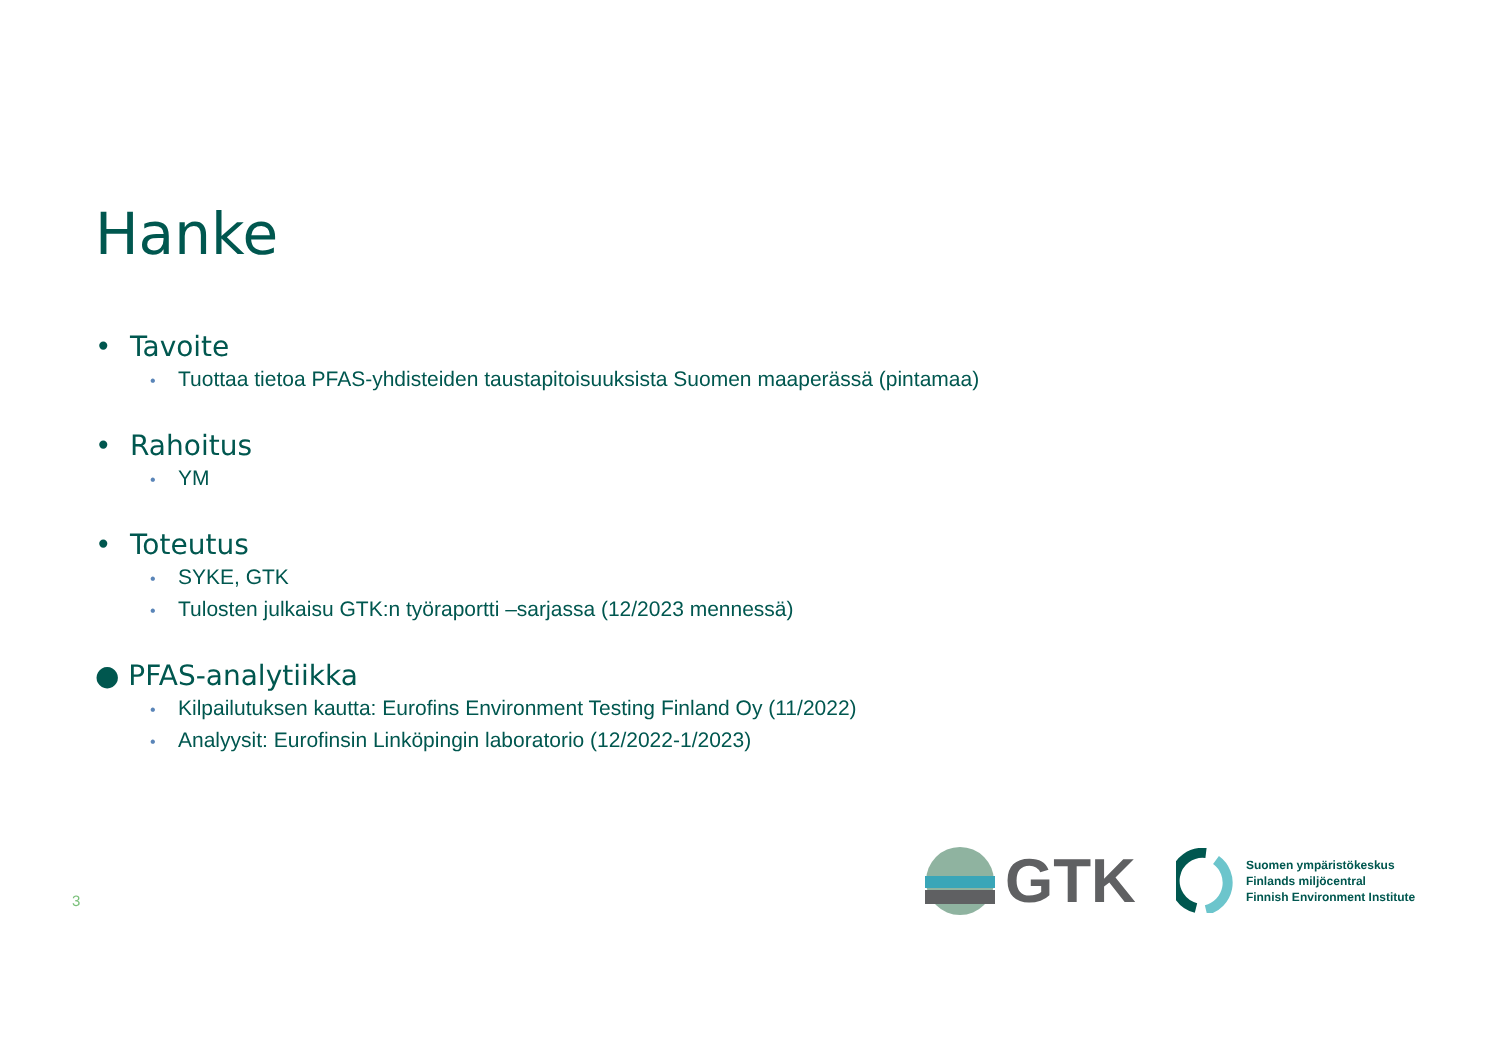Hanke
• Tavoite
• Tuottaa tietoa PFAS-yhdisteiden taustapitoisuuksista Suomen maaperässä (pintamaa)
• Rahoitus
• YM
• Toteutus
• SYKE, GTK
• Tulosten julkaisu GTK:n työraportti –sarjassa (12/2023 mennessä)
● PFAS-analytiikka
• Kilpailutuksen kautta: Eurofins Environment Testing Finland Oy (11/2022)
• Analyysit: Eurofinsin Linköpingin laboratorio (12/2022-1/2023)
3
GTK
Suomen ympäristökeskus
Finlands miljöcentral
Finnish Environment Institute